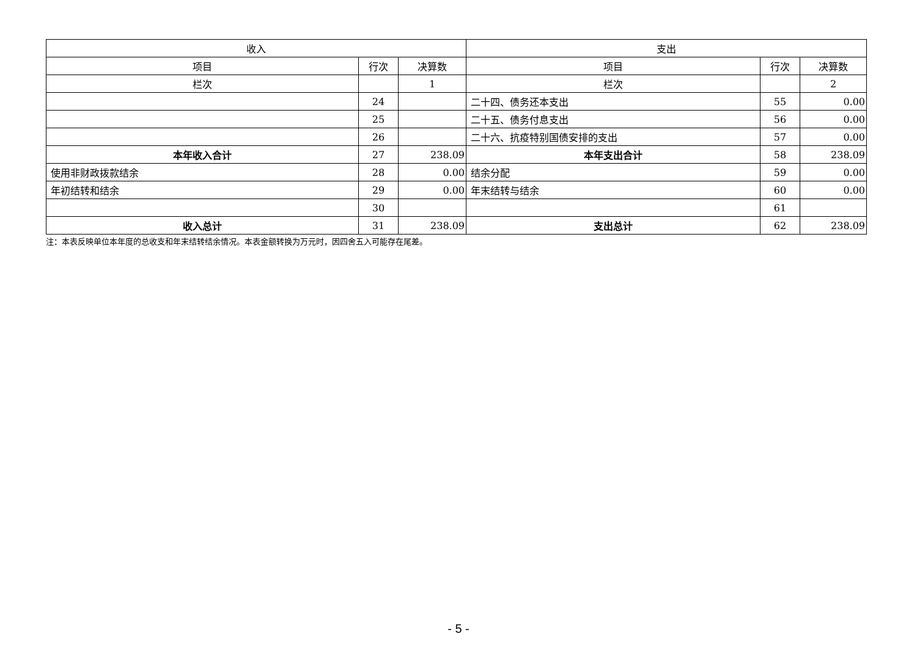| 收入 | | | 支出 | | |
| --- | --- | --- | --- | --- | --- |
| 项目 | 行次 | 决算数 | 项目 | 行次 | 决算数 |
| 栏次 | | 1 | 栏次 | | 2 |
| | 24 | | 二十四、债务还本支出 | 55 | 0.00 |
| | 25 | | 二十五、债务付息支出 | 56 | 0.00 |
| | 26 | | 二十六、抗疫特别国债安排的支出 | 57 | 0.00 |
| 本年收入合计 | 27 | 238.09 | 本年支出合计 | 58 | 238.09 |
| 使用非财政拨款结余 | 28 | 0.00 | 结余分配 | 59 | 0.00 |
| 年初结转和结余 | 29 | 0.00 | 年末结转与结余 | 60 | 0.00 |
| | 30 | | | 61 | |
| 收入总计 | 31 | 238.09 | 支出总计 | 62 | 238.09 |
注：本表反映单位本年度的总收支和年末结转结余情况。本表金额转换为万元时，因四舍五入可能存在尾差。
- 5 -